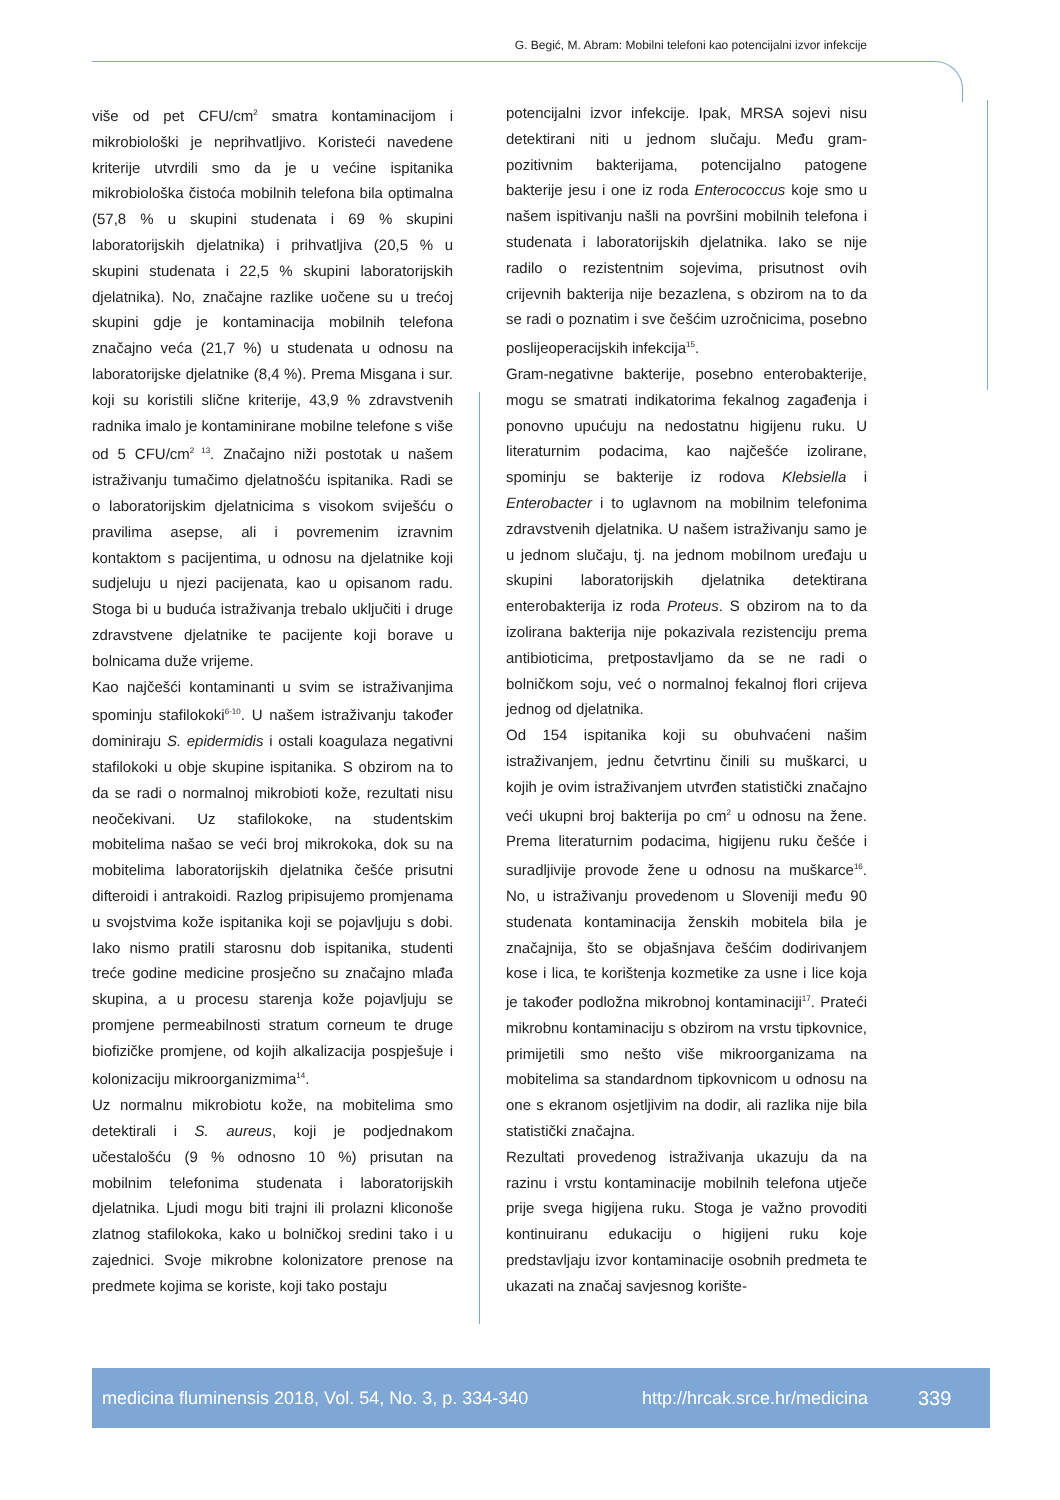G. Begić, M. Abram: Mobilni telefoni kao potencijalni izvor infekcije
više od pet CFU/cm<sup>2</sup> smatra kontaminacijom i mikrobiološki je neprihvatljivo. Koristeći navedene kriterije utvrdili smo da je u većine ispitanika mikrobiološka čistoća mobilnih telefona bila optimalna (57,8 % u skupini studenata i 69 % skupini laboratorijskih djelatnika) i prihvatljiva (20,5 % u skupini studenata i 22,5 % skupini laboratorijskih djelatnika). No, značajne razlike uočene su u trećoj skupini gdje je kontaminacija mobilnih telefona značajno veća (21,7 %) u studenata u odnosu na laboratorijske djelatnike (8,4 %). Prema Misgana i sur. koji su koristili slične kriterije, 43,9 % zdravstvenih radnika imalo je kontaminirane mobilne telefone s više od 5 CFU/cm<sup>2 13</sup>. Značajno niži postotak u našem istraživanju tumačimo djelatnošću ispitanika. Radi se o laboratorijskim djelatnicima s visokom sviješću o pravilima asepse, ali i povremenim izravnim kontaktom s pacijentima, u odnosu na djelatnike koji sudjeluju u njezi pacijenata, kao u opisanom radu. Stoga bi u buduća istraživanja trebalo uključiti i druge zdravstvene djelatnike te pacijente koji borave u bolnicama duže vrijeme.
Kao najčešći kontaminanti u svim se istraživanjima spominju stafilokoki<sup>6-10</sup>. U našem istraživanju također dominiraju S. epidermidis i ostali koagulaza negativni stafilokoki u obje skupine ispitanika. S obzirom na to da se radi o normalnoj mikrobioti kože, rezultati nisu neočekivani. Uz stafilokoke, na studentskim mobitelima našao se veći broj mikrokoka, dok su na mobitelima laboratorijskih djelatnika češće prisutni difteroidi i antrakoidi. Razlog pripisujemo promjenama u svojstvima kože ispitanika koji se pojavljuju s dobi. Iako nismo pratili starosnu dob ispitanika, studenti treće godine medicine prosječno su značajno mlađa skupina, a u procesu starenja kože pojavljuju se promjene permeabilnosti stratum corneum te druge biofizičke promjene, od kojih alkalizacija pospješuje i kolonizaciju mikroorganizmima<sup>14</sup>.
Uz normalnu mikrobiotu kože, na mobitelima smo detektirali i S. aureus, koji je podjednakom učestalošću (9 % odnosno 10 %) prisutan na mobilnim telefonima studenata i laboratorijskih djelatnika. Ljudi mogu biti trajni ili prolazni kliconoše zlatnog stafilokoka, kako u bolničkoj sredini tako i u zajednici. Svoje mikrobne kolonizatore prenose na predmete kojima se koriste, koji tako postaju
potencijalni izvor infekcije. Ipak, MRSA sojevi nisu detektirani niti u jednom slučaju. Među gram-pozitivnim bakterijama, potencijalno patogene bakterije jesu i one iz roda Enterococcus koje smo u našem ispitivanju našli na površini mobilnih telefona i studenata i laboratorijskih djelatnika. Iako se nije radilo o rezistentnim sojevima, prisutnost ovih crijevnih bakterija nije bezazlena, s obzirom na to da se radi o poznatim i sve češćim uzročnicima, posebno poslijeoperacijskih infekcija<sup>15</sup>.
Gram-negativne bakterije, posebno enterobakterije, mogu se smatrati indikatorima fekalnog zagađenja i ponovno upućuju na nedostatnu higijenu ruku. U literaturnim podacima, kao najčešće izolirane, spominju se bakterije iz rodova Klebsiella i Enterobacter i to uglavnom na mobilnim telefonima zdravstvenih djelatnika. U našem istraživanju samo je u jednom slučaju, tj. na jednom mobilnom uređaju u skupini laboratorijskih djelatnika detektirana enterobakterija iz roda Proteus. S obzirom na to da izolirana bakterija nije pokazivala rezistenciju prema antibioticima, pretpostavljamo da se ne radi o bolničkom soju, već o normalnoj fekalnoj flori crijeva jednog od djelatnika.
Od 154 ispitanika koji su obuhvaćeni našim istraživanjem, jednu četvrtinu činili su muškarci, u kojih je ovim istraživanjem utvrđen statistički značajno veći ukupni broj bakterija po cm<sup>2</sup> u odnosu na žene. Prema literaturnim podacima, higijenu ruku češće i suradljivije provode žene u odnosu na muškarce<sup>16</sup>. No, u istraživanju provedenom u Sloveniji među 90 studenata kontaminacija ženskih mobitela bila je značajnija, što se objašnjava češćim dodirivanjem kose i lica, te korištenja kozmetike za usne i lice koja je također podložna mikrobnoj kontaminaciji<sup>17</sup>. Prateći mikrobnu kontaminaciju s obzirom na vrstu tipkovnice, primijetili smo nešto više mikroorganizama na mobitelima sa standardnom tipkovnicom u odnosu na one s ekranom osjetljivim na dodir, ali razlika nije bila statistički značajna.
Rezultati provedenog istraživanja ukazuju da na razinu i vrstu kontaminacije mobilnih telefona utječe prije svega higijena ruku. Stoga je važno provoditi kontinuiranu edukaciju o higijeni ruku koje predstavljaju izvor kontaminacije osobnih predmeta te ukazati na značaj savjesnog korište-
medicina fluminensis 2018, Vol. 54, No. 3, p. 334-340 http://hrcak.srce.hr/medicina 339